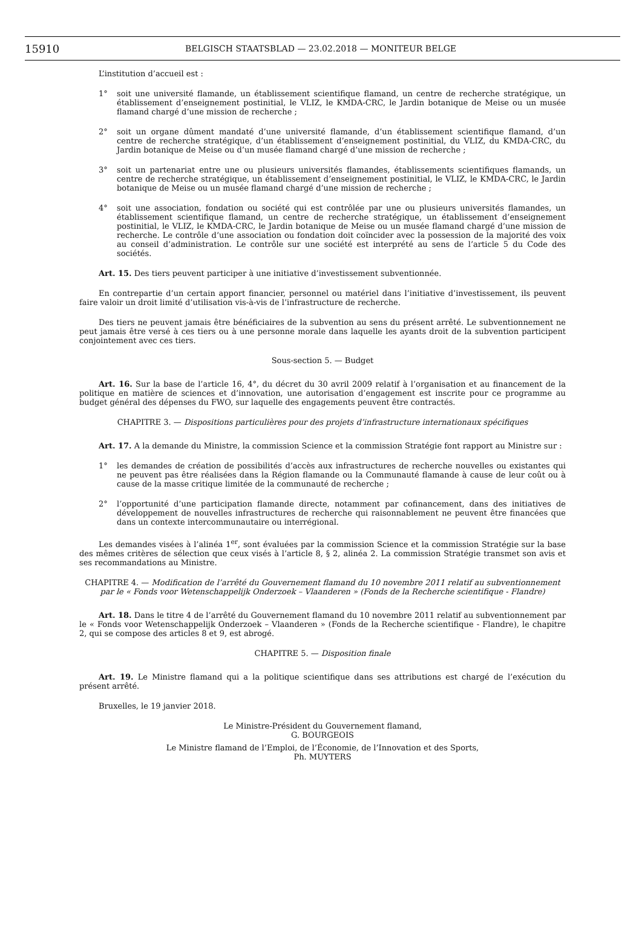15910 BELGISCH STAATSBLAD — 23.02.2018 — MONITEUR BELGE
L’institution d’accueil est :
1° soit une université flamande, un établissement scientifique flamand, un centre de recherche stratégique, un établissement d’enseignement postinitial, le VLIZ, le KMDA-CRC, le Jardin botanique de Meise ou un musée flamand chargé d’une mission de recherche ;
2° soit un organe dûment mandaté d’une université flamande, d’un établissement scientifique flamand, d’un centre de recherche stratégique, d’un établissement d’enseignement postinitial, du VLIZ, du KMDA-CRC, du Jardin botanique de Meise ou d’un musée flamand chargé d’une mission de recherche ;
3° soit un partenariat entre une ou plusieurs universités flamandes, établissements scientifiques flamands, un centre de recherche stratégique, un établissement d’enseignement postinitial, le VLIZ, le KMDA-CRC, le Jardin botanique de Meise ou un musée flamand chargé d’une mission de recherche ;
4° soit une association, fondation ou société qui est contrôlée par une ou plusieurs universités flamandes, un établissement scientifique flamand, un centre de recherche stratégique, un établissement d’enseignement postinitial, le VLIZ, le KMDA-CRC, le Jardin botanique de Meise ou un musée flamand chargé d’une mission de recherche. Le contrôle d’une association ou fondation doit coïncider avec la possession de la majorité des voix au conseil d’administration. Le contrôle sur une société est interprété au sens de l’article 5 du Code des sociétés.
Art. 15. Des tiers peuvent participer à une initiative d’investissement subventionnée.
En contrepartie d’un certain apport financier, personnel ou matériel dans l’initiative d’investissement, ils peuvent faire valoir un droit limité d’utilisation vis-à-vis de l’infrastructure de recherche.
Des tiers ne peuvent jamais être bénéficiaires de la subvention au sens du présent arrêté. Le subventionnement ne peut jamais être versé à ces tiers ou à une personne morale dans laquelle les ayants droit de la subvention participent conjointement avec ces tiers.
Sous-section 5. — Budget
Art. 16. Sur la base de l’article 16, 4°, du décret du 30 avril 2009 relatif à l’organisation et au financement de la politique en matière de sciences et d’innovation, une autorisation d’engagement est inscrite pour ce programme au budget général des dépenses du FWO, sur laquelle des engagements peuvent être contractés.
CHAPITRE 3. — Dispositions particulières pour des projets d’infrastructure internationaux spécifiques
Art. 17. A la demande du Ministre, la commission Science et la commission Stratégie font rapport au Ministre sur :
1° les demandes de création de possibilités d’accès aux infrastructures de recherche nouvelles ou existantes qui ne peuvent pas être réalisées dans la Région flamande ou la Communauté flamande à cause de leur coût ou à cause de la masse critique limitée de la communauté de recherche ;
2° l’opportunité d’une participation flamande directe, notamment par cofinancement, dans des initiatives de développement de nouvelles infrastructures de recherche qui raisonnablement ne peuvent être financées que dans un contexte intercommunautaire ou interrégional.
Les demandes visées à l’alinéa 1<sup>er</sup>, sont évaluées par la commission Science et la commission Stratégie sur la base des mêmes critères de sélection que ceux visés à l’article 8, § 2, alinéa 2. La commission Stratégie transmet son avis et ses recommandations au Ministre.
CHAPITRE 4. — Modification de l’arrêté du Gouvernement flamand du 10 novembre 2011 relatif au subventionnement par le « Fonds voor Wetenschappelijk Onderzoek – Vlaanderen » (Fonds de la Recherche scientifique - Flandre)
Art. 18. Dans le titre 4 de l’arrêté du Gouvernement flamand du 10 novembre 2011 relatif au subventionnement par le « Fonds voor Wetenschappelijk Onderzoek – Vlaanderen » (Fonds de la Recherche scientifique - Flandre), le chapitre 2, qui se compose des articles 8 et 9, est abrogé.
CHAPITRE 5. — Disposition finale
Art. 19. Le Ministre flamand qui a la politique scientifique dans ses attributions est chargé de l’exécution du présent arrêté.
Bruxelles, le 19 janvier 2018.
Le Ministre-Président du Gouvernement flamand,
G. BOURGEOIS
Le Ministre flamand de l’Emploi, de l’Économie, de l’Innovation et des Sports,
Ph. MUYTERS